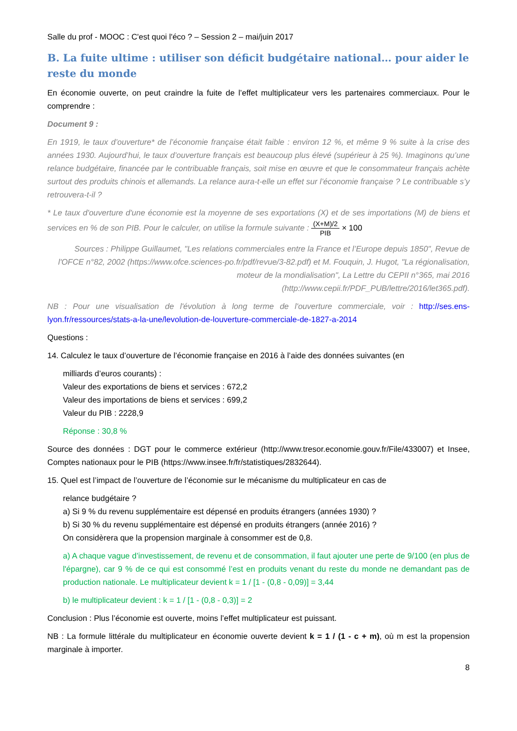Salle du prof - MOOC : C'est quoi l'éco ? – Session 2 – mai/juin 2017
B. La fuite ultime : utiliser son déficit budgétaire national… pour aider le reste du monde
En économie ouverte, on peut craindre la fuite de l’effet multiplicateur vers les partenaires commerciaux. Pour le comprendre :
Document 9 :
En 1919, le taux d’ouverture* de l’économie française était faible : environ 12 %, et même 9 % suite à la crise des années 1930. Aujourd’hui, le taux d’ouverture français est beaucoup plus élevé (supérieur à 25 %). Imaginons qu’une relance budgétaire, financée par le contribuable français, soit mise en œuvre et que le consommateur français achète surtout des produits chinois et allemands. La relance aura-t-elle un effet sur l’économie française ? Le contribuable s’y retrouvera-t-il ?
* Le taux d'ouverture d'une économie est la moyenne de ses exportations (X) et de ses importations (M) de biens et services en % de son PIB. Pour le calculer, on utilise la formule suivante : (X+M)/2 PIB × 100
Sources : Philippe Guillaumet, "Les relations commerciales entre la France et l’Europe depuis 1850", Revue de l'OFCE n°82, 2002 (https://www.ofce.sciences-po.fr/pdf/revue/3-82.pdf) et M. Fouquin, J. Hugot, "La régionalisation, moteur de la mondialisation", La Lettre du CEPII n°365, mai 2016 (http://www.cepii.fr/PDF_PUB/lettre/2016/let365.pdf).
NB : Pour une visualisation de l'évolution à long terme de l'ouverture commerciale, voir : http://ses.ens-lyon.fr/ressources/stats-a-la-une/levolution-de-louverture-commerciale-de-1827-a-2014
Questions :
14. Calculez le taux d’ouverture de l’économie française en 2016 à l’aide des données suivantes (en
milliards d’euros courants) :
Valeur des exportations de biens et services : 672,2
Valeur des importations de biens et services : 699,2
Valeur du PIB : 2228,9
Réponse : 30,8 %
Source des données : DGT pour le commerce extérieur (http://www.tresor.economie.gouv.fr/File/433007) et Insee, Comptes nationaux pour le PIB (https://www.insee.fr/fr/statistiques/2832644).
15. Quel est l’impact de l’ouverture de l’économie sur le mécanisme du multiplicateur en cas de
relance budgétaire ?
a) Si 9 % du revenu supplémentaire est dépensé en produits étrangers (années 1930) ?
b) Si 30 % du revenu supplémentaire est dépensé en produits étrangers (année 2016) ?
On considèrera que la propension marginale à consommer est de 0,8.
a) A chaque vague d’investissement, de revenu et de consommation, il faut ajouter une perte de 9/100 (en plus de l'épargne), car 9 % de ce qui est consommé l’est en produits venant du reste du monde ne demandant pas de production nationale. Le multiplicateur devient k = 1 / [1 - (0,8 - 0,09)] = 3,44
b) le multiplicateur devient : k = 1 / [1 - (0,8 - 0,3)] = 2
Conclusion : Plus l’économie est ouverte, moins l’effet multiplicateur est puissant.
NB : La formule littérale du multiplicateur en économie ouverte devient k = 1 / (1 - c + m), où m est la propension marginale à importer.
8